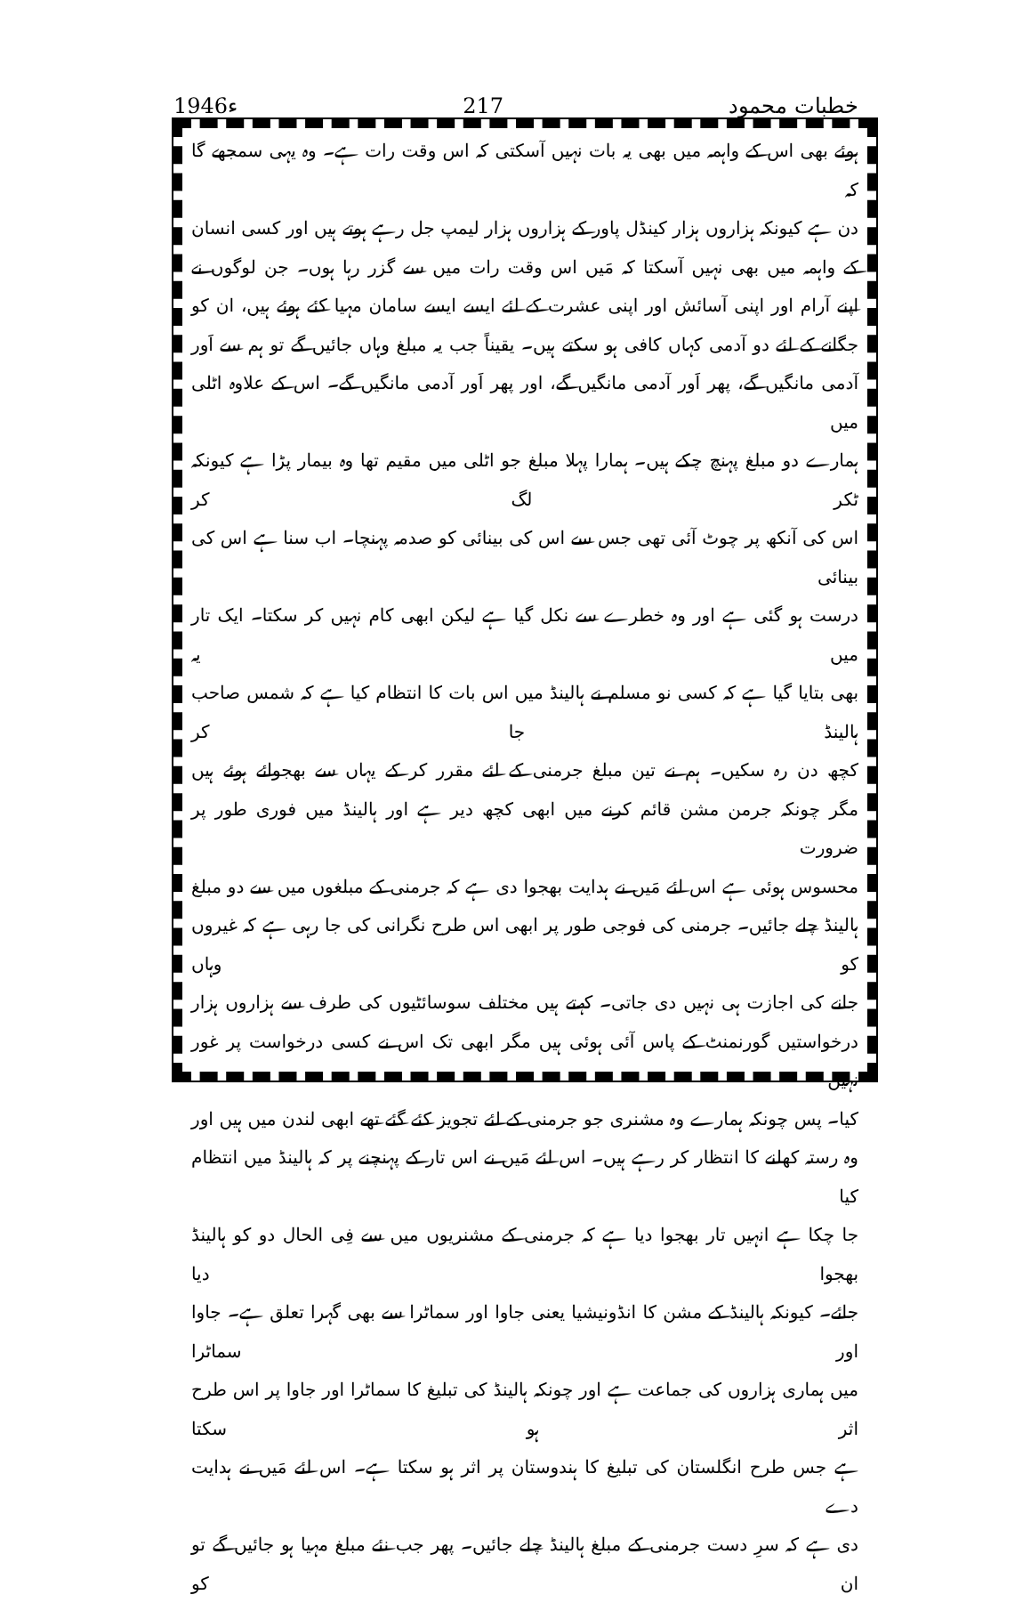1946ء
217
خطبات محمود
ہوئے بھی اس کے واہمہ میں بھی یہ بات نہیں آسکتی کہ اس وقت رات ہے۔ وہ یہی سمجھے گا کہ
دن ہے کیونکہ ہزاروں ہزار کینڈل پاور کے ہزاروں ہزار لیمپ جل رہے ہوتے ہیں اور کسی انسان
کے واہمہ میں بھی نہیں آسکتا کہ مَیں اس وقت رات میں سے گزر رہا ہوں۔ جن لوگوں نے
اپنے آرام اور اپنی آسائش اور اپنی عشرت کے لئے ایسے ایسے سامان مہیا کئے ہوئے ہیں، ان کو
جگانے کے لئے دو آدمی کہاں کافی ہو سکتے ہیں۔ یقیناً جب یہ مبلغ وہاں جائیں گے تو ہم سے اَور
آدمی مانگیں گے، پھر اَور آدمی مانگیں گے، اور پھر اَور آدمی مانگیں گے۔ اس کے علاوہ اٹلی میں
ہمارے دو مبلغ پہنچ چکے ہیں۔ ہمارا پہلا مبلغ جو اٹلی میں مقیم تھا وہ بیمار پڑا ہے کیونکہ ٹکر لگ کر
اس کی آنکھ پر چوٹ آئی تھی جس سے اس کی بینائی کو صدمہ پہنچا۔ اب سنا ہے اس کی بینائی
درست ہو گئی ہے اور وہ خطرے سے نکل گیا ہے لیکن ابھی کام نہیں کر سکتا۔ ایک تار میں یہ
بھی بتایا گیا ہے کہ کسی نو مسلم نے ہالینڈ میں اس بات کا انتظام کیا ہے کہ شمس صاحب ہالینڈ جا کر
کچھ دن رہ سکیں۔ ہم نے تین مبلغ جرمنی کے لئے مقرر کر کے یہاں سے بھجوائے ہوئے ہیں
مگر چونکہ جرمن مشن قائم کرنے میں ابھی کچھ دیر ہے اور ہالینڈ میں فوری طور پر ضرورت
محسوس ہوئی ہے اس لئے مَیں نے ہدایت بھجوا دی ہے کہ جرمنی کے مبلغوں میں سے دو مبلغ
ہالینڈ چلے جائیں۔ جرمنی کی فوجی طور پر ابھی اس طرح نگرانی کی جا رہی ہے کہ غیروں کو وہاں
جانے کی اجازت ہی نہیں دی جاتی۔ کہتے ہیں مختلف سوسائٹیوں کی طرف سے ہزاروں ہزار
درخواستیں گورنمنٹ کے پاس آئی ہوئی ہیں مگر ابھی تک اس نے کسی درخواست پر غور نہیں
کیا۔ پس چونکہ ہمارے وہ مشنری جو جرمنی کے لئے تجویز کئے گئے تھے ابھی لندن میں ہیں اور
وہ رستہ کھلنے کا انتظار کر رہے ہیں۔ اس لئے مَیں نے اس تار کے پہنچنے پر کہ ہالینڈ میں انتظام کیا
جا چکا ہے انہیں تار بھجوا دیا ہے کہ جرمنی کے مشنریوں میں سے فِی الحال دو کو ہالینڈ بھجوا دیا
جائے۔ کیونکہ ہالینڈ کے مشن کا انڈونیشیا یعنی جاوا اور سماٹرا سے بھی گہرا تعلق ہے۔ جاوا اور سماٹرا
میں ہماری ہزاروں کی جماعت ہے اور چونکہ ہالینڈ کی تبلیغ کا سماٹرا اور جاوا پر اس طرح اثر ہو سکتا
ہے جس طرح انگلستان کی تبلیغ کا ہندوستان پر اثر ہو سکتا ہے۔ اس لئے مَیں نے ہدایت دے
دی ہے کہ سرِ دست جرمنی کے مبلغ ہالینڈ چلے جائیں۔ پھر جب نئے مبلغ مہیا ہو جائیں گے تو ان کو